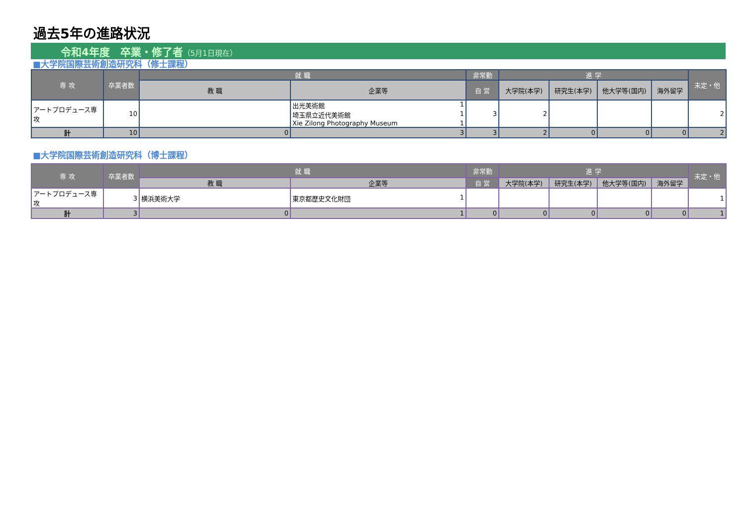過去5年の進路状況
令和4年度　卒業・修了者（5月1日現在）
■大学院国際芸術創造研究科（修士課程）
| 専 攻 | 卒業者数 | 就 職 | | 非常勤 | 進 学 | | | | 未定・他 |
| --- | --- | --- | --- | --- | --- | --- | --- | --- | --- |
| | | 教 職 | 企業等 | 自 営 | 大学院(本学) | 研究生(本学) | 他大学等(国内) | 海外留学 | |
| アートプロデュース専攻 | 10 | | 出光美術館 1 埼玉県立近代美術館 1 Xie Zilong Photography Museum 1 | 3 | 2 | | | | 2 |
| 計 | 10 | 0 | 3 | 3 | 2 | 0 | 0 | 0 | 2 |
■大学院国際芸術創造研究科（博士課程）
| 専 攻 | 卒業者数 | 就 職 | | 非常勤 | 進 学 | | | | 未定・他 |
| --- | --- | --- | --- | --- | --- | --- | --- | --- | --- |
| | | 教 職 | 企業等 | 自 営 | 大学院(本学) | 研究生(本学) | 他大学等(国内) | 海外留学 | |
| アートプロデュース専攻 | 3 | 横浜美術大学 | 東京都歴史文化財団 1 | | | | | | 1 |
| 計 | 3 | 0 | 1 | 0 | 0 | 0 | 0 | 0 | 1 |